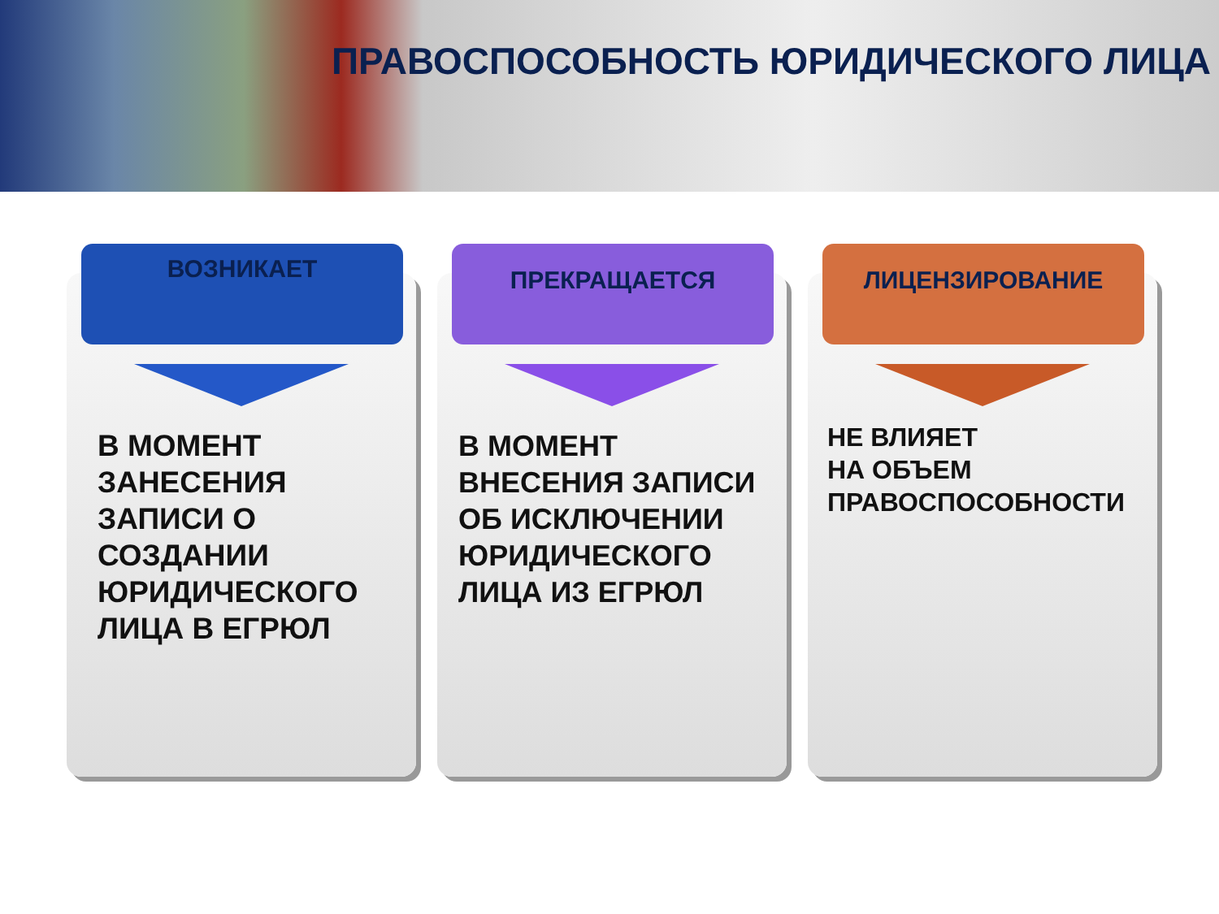ПРАВОСПОСОБНОСТЬ ЮРИДИЧЕСКОГО ЛИЦА
ВОЗНИКАЕТ
В МОМЕНТ
ЗАНЕСЕНИЯ
ЗАПИСИ О
СОЗДАНИИ
ЮРИДИЧЕСКОГО
ЛИЦА В ЕГРЮЛ
ПРЕКРАЩАЕТСЯ
В МОМЕНТ
ВНЕСЕНИЯ ЗАПИСИ
ОБ ИСКЛЮЧЕНИИ
ЮРИДИЧЕСКОГО
ЛИЦА ИЗ ЕГРЮЛ
ЛИЦЕНЗИРОВАНИЕ
НЕ ВЛИЯЕТ
НА ОБЪЕМ
ПРАВОСПОСОБНОСТИ